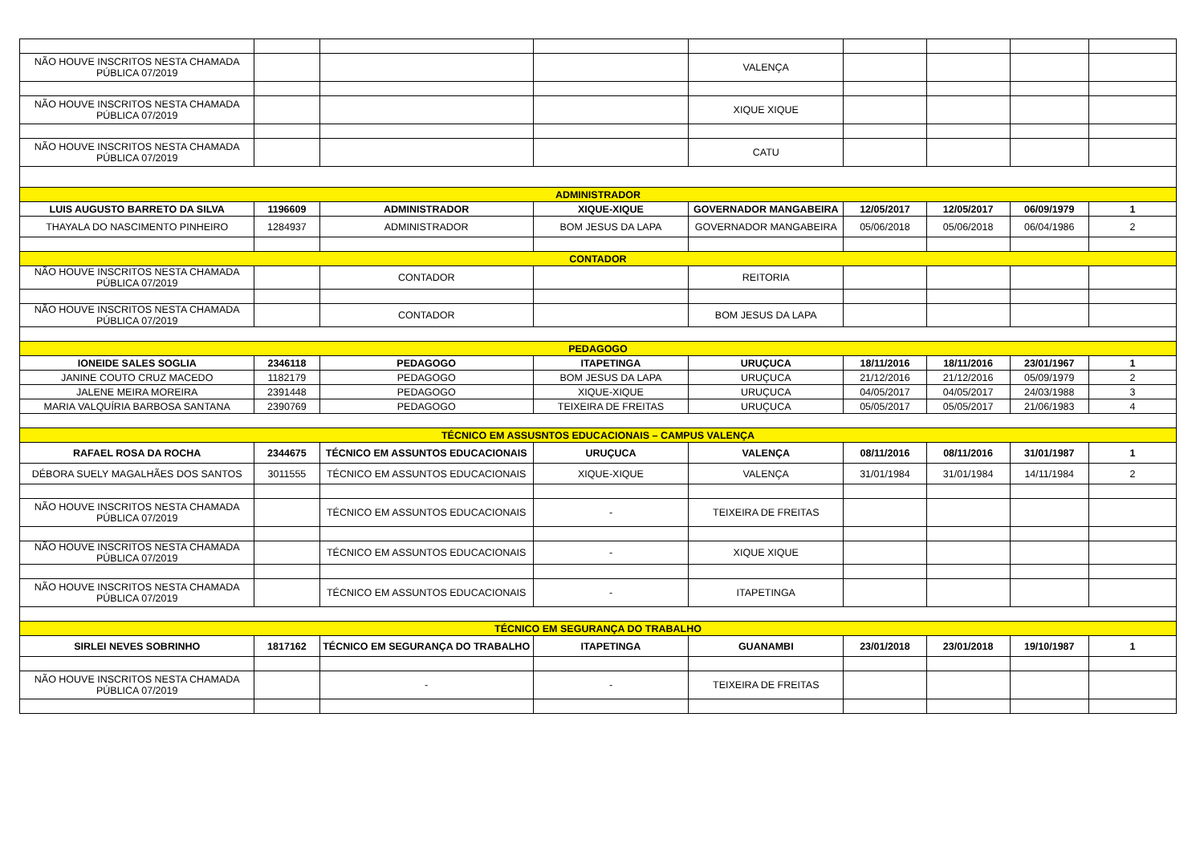| NÃO HOUVE INSCRITOS NESTA CHAMADA PÚBLICA 07/2019 | | | | VALENÇA | | | | |
| NÃO HOUVE INSCRITOS NESTA CHAMADA PÚBLICA 07/2019 | | | | XIQUE XIQUE | | | | |
| NÃO HOUVE INSCRITOS NESTA CHAMADA PÚBLICA 07/2019 | | | | CATU | | | | |
| ADMINISTRADOR | | | | | | | | |
| LUIS AUGUSTO BARRETO DA SILVA | 1196609 | ADMINISTRADOR | XIQUE-XIQUE | GOVERNADOR MANGABEIRA | 12/05/2017 | 12/05/2017 | 06/09/1979 | 1 |
| THAYALA DO NASCIMENTO PINHEIRO | 1284937 | ADMINISTRADOR | BOM JESUS DA LAPA | GOVERNADOR MANGABEIRA | 05/06/2018 | 05/06/2018 | 06/04/1986 | 2 |
| CONTADOR | | | | | | | | |
| NÃO HOUVE INSCRITOS NESTA CHAMADA PÚBLICA 07/2019 | | CONTADOR | | REITORIA | | | | |
| NÃO HOUVE INSCRITOS NESTA CHAMADA PÚBLICA 07/2019 | | CONTADOR | | BOM JESUS DA LAPA | | | | |
| PEDAGOGO | | | | | | | | |
| IONEIDE SALES SOGLIA | 2346118 | PEDAGOGO | ITAPETINGA | URUÇUCA | 18/11/2016 | 18/11/2016 | 23/01/1967 | 1 |
| JANINE COUTO CRUZ MACEDO | 1182179 | PEDAGOGO | BOM JESUS DA LAPA | URUÇUCA | 21/12/2016 | 21/12/2016 | 05/09/1979 | 2 |
| JALENE MEIRA MOREIRA | 2391448 | PEDAGOGO | XIQUE-XIQUE | URUÇUCA | 04/05/2017 | 04/05/2017 | 24/03/1988 | 3 |
| MARIA VALQUÍRIA BARBOSA SANTANA | 2390769 | PEDAGOGO | TEIXEIRA DE FREITAS | URUÇUCA | 05/05/2017 | 05/05/2017 | 21/06/1983 | 4 |
| TÉCNICO EM ASSUSNTOS EDUCACIONAIS – CAMPUS VALENÇA | | | | | | | | |
| RAFAEL ROSA DA ROCHA | 2344675 | TÉCNICO EM ASSUNTOS EDUCACIONAIS | URUÇUCA | VALENÇA | 08/11/2016 | 08/11/2016 | 31/01/1987 | 1 |
| DÉBORA SUELY MAGALHÃES DOS SANTOS | 3011555 | TÉCNICO EM ASSUNTOS EDUCACIONAIS | XIQUE-XIQUE | VALENÇA | 31/01/1984 | 31/01/1984 | 14/11/1984 | 2 |
| NÃO HOUVE INSCRITOS NESTA CHAMADA PÚBLICA 07/2019 | | TÉCNICO EM ASSUNTOS EDUCACIONAIS | - | TEIXEIRA DE FREITAS | | | | |
| NÃO HOUVE INSCRITOS NESTA CHAMADA PÚBLICA 07/2019 | | TÉCNICO EM ASSUNTOS EDUCACIONAIS | - | XIQUE XIQUE | | | | |
| NÃO HOUVE INSCRITOS NESTA CHAMADA PÚBLICA 07/2019 | | TÉCNICO EM ASSUNTOS EDUCACIONAIS | - | ITAPETINGA | | | | |
| TÉCNICO EM SEGURANÇA DO TRABALHO | | | | | | | | |
| SIRLEI NEVES SOBRINHO | 1817162 | TÉCNICO EM SEGURANÇA DO TRABALHO | ITAPETINGA | GUANAMBI | 23/01/2018 | 23/01/2018 | 19/10/1987 | 1 |
| NÃO HOUVE INSCRITOS NESTA CHAMADA PÚBLICA 07/2019 | | - | - | TEIXEIRA DE FREITAS | | | | |